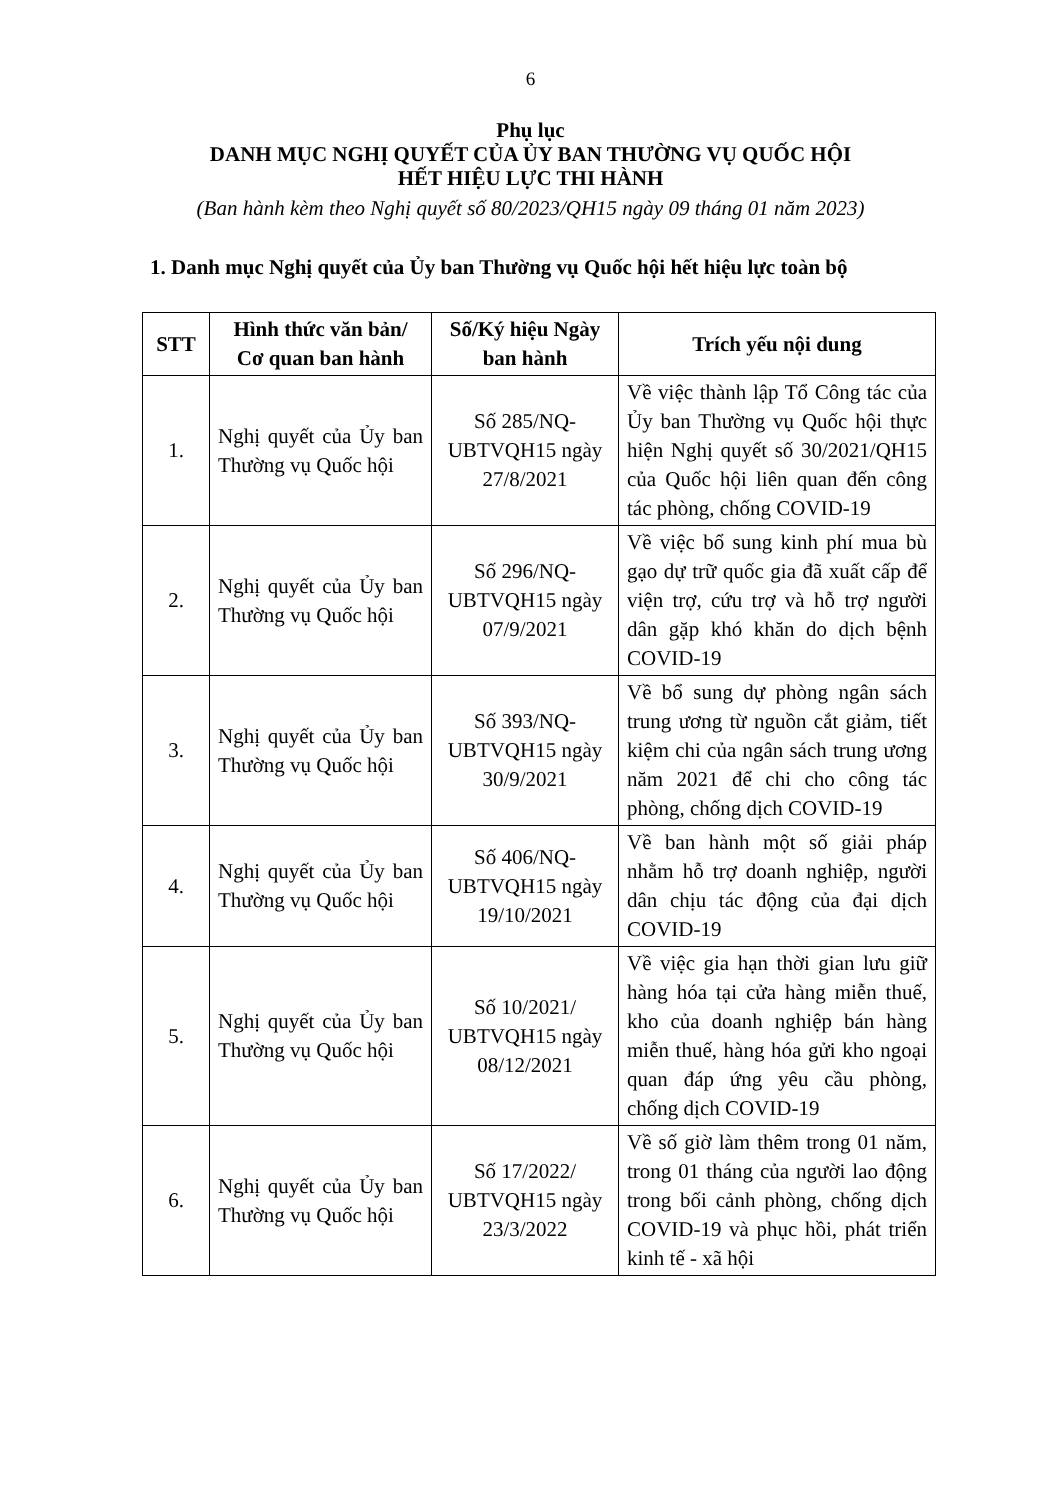6
Phụ lục
DANH MỤC NGHỊ QUYẾT CỦA ỦY BAN THƯỜNG VỤ QUỐC HỘI
HẾT HIỆU LỰC THI HÀNH
(Ban hành kèm theo Nghị quyết số 80/2023/QH15 ngày 09 tháng 01 năm 2023)
1. Danh mục Nghị quyết của Ủy ban Thường vụ Quốc hội hết hiệu lực toàn bộ
| STT | Hình thức văn bản/ Cơ quan ban hành | Số/Ký hiệu Ngày ban hành | Trích yếu nội dung |
| --- | --- | --- | --- |
| 1. | Nghị quyết của Ủy ban Thường vụ Quốc hội | Số 285/NQ-UBTVQH15 ngày 27/8/2021 | Về việc thành lập Tổ Công tác của Ủy ban Thường vụ Quốc hội thực hiện Nghị quyết số 30/2021/QH15 của Quốc hội liên quan đến công tác phòng, chống COVID-19 |
| 2. | Nghị quyết của Ủy ban Thường vụ Quốc hội | Số 296/NQ-UBTVQH15 ngày 07/9/2021 | Về việc bổ sung kinh phí mua bù gạo dự trữ quốc gia đã xuất cấp để viện trợ, cứu trợ và hỗ trợ người dân gặp khó khăn do dịch bệnh COVID-19 |
| 3. | Nghị quyết của Ủy ban Thường vụ Quốc hội | Số 393/NQ-UBTVQH15 ngày 30/9/2021 | Về bổ sung dự phòng ngân sách trung ương từ nguồn cắt giảm, tiết kiệm chi của ngân sách trung ương năm 2021 để chi cho công tác phòng, chống dịch COVID-19 |
| 4. | Nghị quyết của Ủy ban Thường vụ Quốc hội | Số 406/NQ-UBTVQH15 ngày 19/10/2021 | Về ban hành một số giải pháp nhằm hỗ trợ doanh nghiệp, người dân chịu tác động của đại dịch COVID-19 |
| 5. | Nghị quyết của Ủy ban Thường vụ Quốc hội | Số 10/2021/ UBTVQH15 ngày 08/12/2021 | Về việc gia hạn thời gian lưu giữ hàng hóa tại cửa hàng miễn thuế, kho của doanh nghiệp bán hàng miễn thuế, hàng hóa gửi kho ngoại quan đáp ứng yêu cầu phòng, chống dịch COVID-19 |
| 6. | Nghị quyết của Ủy ban Thường vụ Quốc hội | Số 17/2022/ UBTVQH15 ngày 23/3/2022 | Về số giờ làm thêm trong 01 năm, trong 01 tháng của người lao động trong bối cảnh phòng, chống dịch COVID-19 và phục hồi, phát triển kinh tế - xã hội |